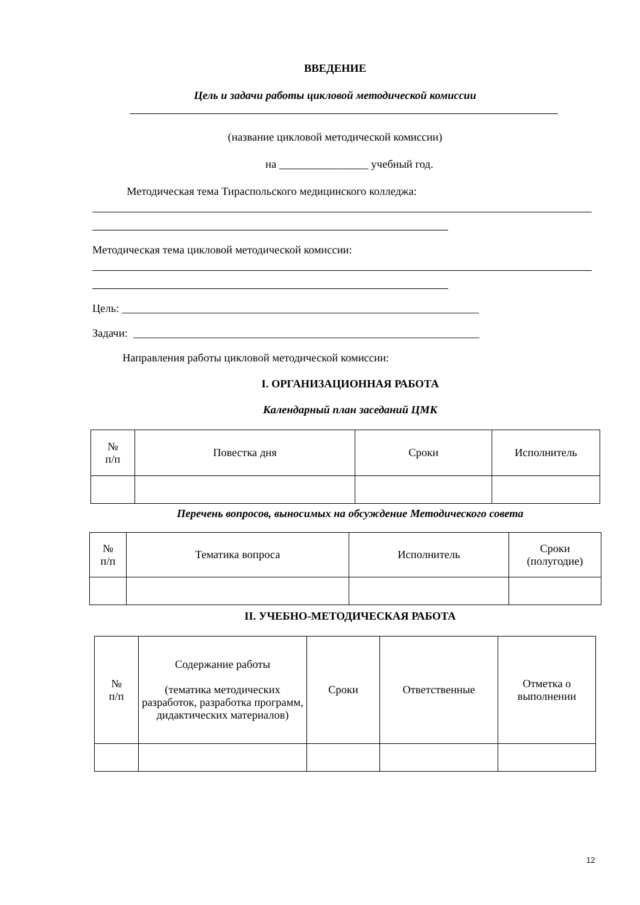ВВЕДЕНИЕ
Цель и задачи работы цикловой методической комиссии
(название цикловой методической комиссии)
на ________________ учебный год.
Методическая тема Тираспольского медицинского колледжа:
Методическая тема цикловой методической комиссии:
Цель: ________________________________________________________________
Задачи: ______________________________________________________________
Направления работы цикловой методической комиссии:
I. ОРГАНИЗАЦИОННАЯ РАБОТА
Календарный план заседаний ЦМК
| № п/п | Повестка дня | Сроки | Исполнитель |
Перечень вопросов, выносимых на обсуждение Методического совета
| № п/п | Тематика вопроса | Исполнитель | Сроки (полугодие) |
II. УЧЕБНО-МЕТОДИЧЕСКАЯ РАБОТА
| № п/п | Содержание работы (тематика методических разработок, разработка программ, дидактических материалов) | Сроки | Ответственные | Отметка о выполнении |
12